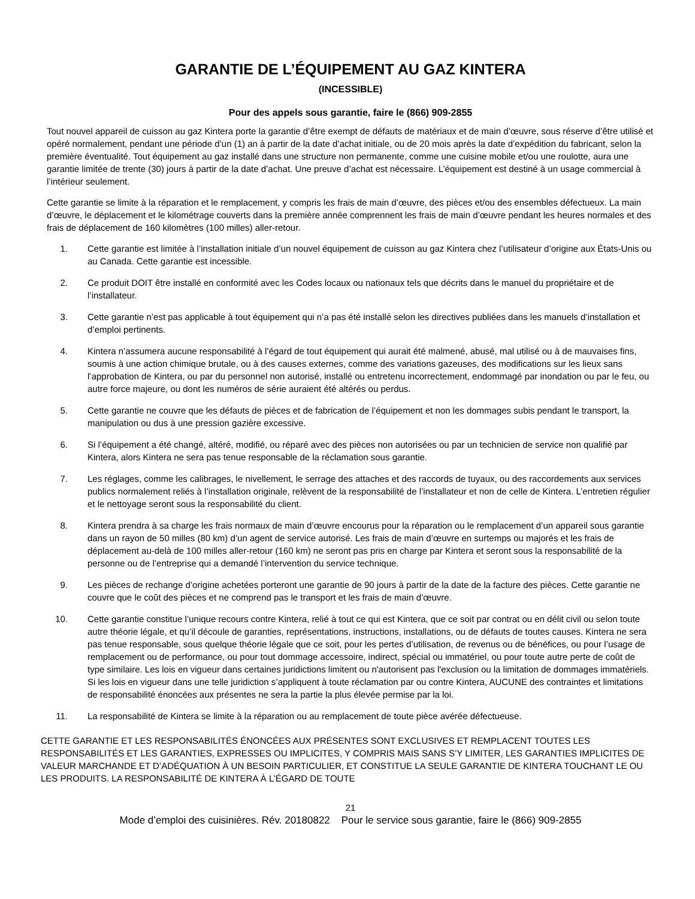GARANTIE DE L’ÉQUIPEMENT AU GAZ KINTERA
(INCESSIBLE)
Pour des appels sous garantie, faire le (866) 909-2855
Tout nouvel appareil de cuisson au gaz Kintera porte la garantie d’être exempt de défauts de matériaux et de main d’œuvre, sous réserve d’être utilisé et opéré normalement, pendant une période d’un (1) an à partir de la date d’achat initiale, ou de 20 mois après la date d’expédition du fabricant, selon la première éventualité. Tout équipement au gaz installé dans une structure non permanente, comme une cuisine mobile et/ou une roulotte, aura une garantie limitée de trente (30) jours à partir de la date d’achat. Une preuve d’achat est nécessaire. L’équipement est destiné à un usage commercial à l’intérieur seulement.
Cette garantie se limite à la réparation et le remplacement, y compris les frais de main d’œuvre, des pièces et/ou des ensembles défectueux. La main d’œuvre, le déplacement et le kilométrage couverts dans la première année comprennent les frais de main d’œuvre pendant les heures normales et des frais de déplacement de 160 kilomètres (100 milles) aller-retour.
1. Cette garantie est limitée à l’installation initiale d’un nouvel équipement de cuisson au gaz Kintera chez l’utilisateur d’origine aux États-Unis ou au Canada. Cette garantie est incessible.
2. Ce produit DOIT être installé en conformité avec les Codes locaux ou nationaux tels que décrits dans le manuel du propriétaire et de l’installateur.
3. Cette garantie n’est pas applicable à tout équipement qui n’a pas été installé selon les directives publiées dans les manuels d’installation et d’emploi pertinents.
4. Kintera n’assumera aucune responsabilité à l’égard de tout équipement qui aurait été malmené, abusé, mal utilisé ou à de mauvaises fins, soumis à une action chimique brutale, ou à des causes externes, comme des variations gazeuses, des modifications sur les lieux sans l’approbation de Kintera, ou par du personnel non autorisé, installé ou entretenu incorrectement, endommagé par inondation ou par le feu, ou autre force majeure, ou dont les numéros de série auraient été altérés ou perdus.
5. Cette garantie ne couvre que les défauts de pièces et de fabrication de l’équipement et non les dommages subis pendant le transport, la manipulation ou dus à une pression gazière excessive.
6. Si l’équipement a été changé, altéré, modifié, ou réparé avec des pièces non autorisées ou par un technicien de service non qualifié par Kintera, alors Kintera ne sera pas tenue responsable de la réclamation sous garantie.
7. Les réglages, comme les calibrages, le nivellement, le serrage des attaches et des raccords de tuyaux, ou des raccordements aux services publics normalement reliés à l’installation originale, relèvent de la responsabilité de l’installateur et non de celle de Kintera. L’entretien régulier et le nettoyage seront sous la responsabilité du client.
8. Kintera prendra à sa charge les frais normaux de main d’œuvre encourus pour la réparation ou le remplacement d’un appareil sous garantie dans un rayon de 50 milles (80 km) d’un agent de service autorisé. Les frais de main d’œuvre en surtemps ou majorés et les frais de déplacement au-delà de 100 milles aller-retour (160 km) ne seront pas pris en charge par Kintera et seront sous la responsabilité de la personne ou de l’entreprise qui a demandé l’intervention du service technique.
9. Les pièces de rechange d’origine achetées porteront une garantie de 90 jours à partir de la date de la facture des pièces. Cette garantie ne couvre que le coût des pièces et ne comprend pas le transport et les frais de main d’œuvre.
10. Cette garantie constitue l’unique recours contre Kintera, relié à tout ce qui est Kintera, que ce soit par contrat ou en délit civil ou selon toute autre théorie légale, et qu’il découle de garanties, représentations, instructions, installations, ou de défauts de toutes causes. Kintera ne sera pas tenue responsable, sous quelque théorie légale que ce soit, pour les pertes d’utilisation, de revenus ou de bénéfices, ou pour l’usage de remplacement ou de performance, ou pour tout dommage accessoire, indirect, spécial ou immatériel, ou pour toute autre perte de coût de type similaire. Les lois en vigueur dans certaines juridictions limitent ou n'autorisent pas l'exclusion ou la limitation de dommages immatériels. Si les lois en vigueur dans une telle juridiction s’appliquent à toute réclamation par ou contre Kintera, AUCUNE des contraintes et limitations de responsabilité énoncées aux présentes ne sera la partie la plus élevée permise par la loi.
11. La responsabilité de Kintera se limite à la réparation ou au remplacement de toute pièce avérée défectueuse.
CETTE GARANTIE ET LES RESPONSABILITÉS ÉNONCÉES AUX PRÉSENTES SONT EXCLUSIVES ET REMPLACENT TOUTES LES RESPONSABILITÉS ET LES GARANTIES, EXPRESSES OU IMPLICITES, Y COMPRIS MAIS SANS S’Y LIMITER, LES GARANTIES IMPLICITES DE VALEUR MARCHANDE ET D’ADÉQUATION À UN BESOIN PARTICULIER, ET CONSTITUE LA SEULE GARANTIE DE KINTERA TOUCHANT LE OU LES PRODUITS. LA RESPONSABILITÉ DE KINTERA À L’ÉGARD DE TOUTE
21
Mode d’emploi des cuisinières. Rév. 20180822 Pour le service sous garantie, faire le (866) 909-2855